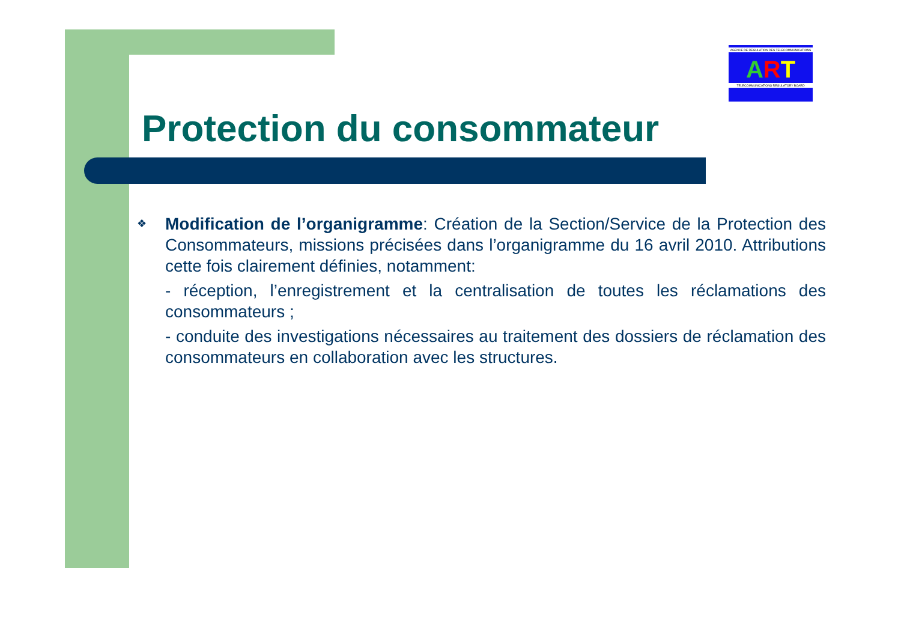AGENCE DE REGULATION DES TELECOMMUNICATIONS
ART
TELECOMMUNICATIONS REGULATORY BOARD
Protection du consommateur
❖
Modification de l’organigramme: Création de la Section/Service de la Protection des Consommateurs, missions précisées dans l’organigramme du 16 avril 2010. Attributions cette fois clairement définies, notamment:
- réception, l’enregistrement et la centralisation de toutes les réclamations des consommateurs ;
- conduite des investigations nécessaires au traitement des dossiers de réclamation des consommateurs en collaboration avec les structures.